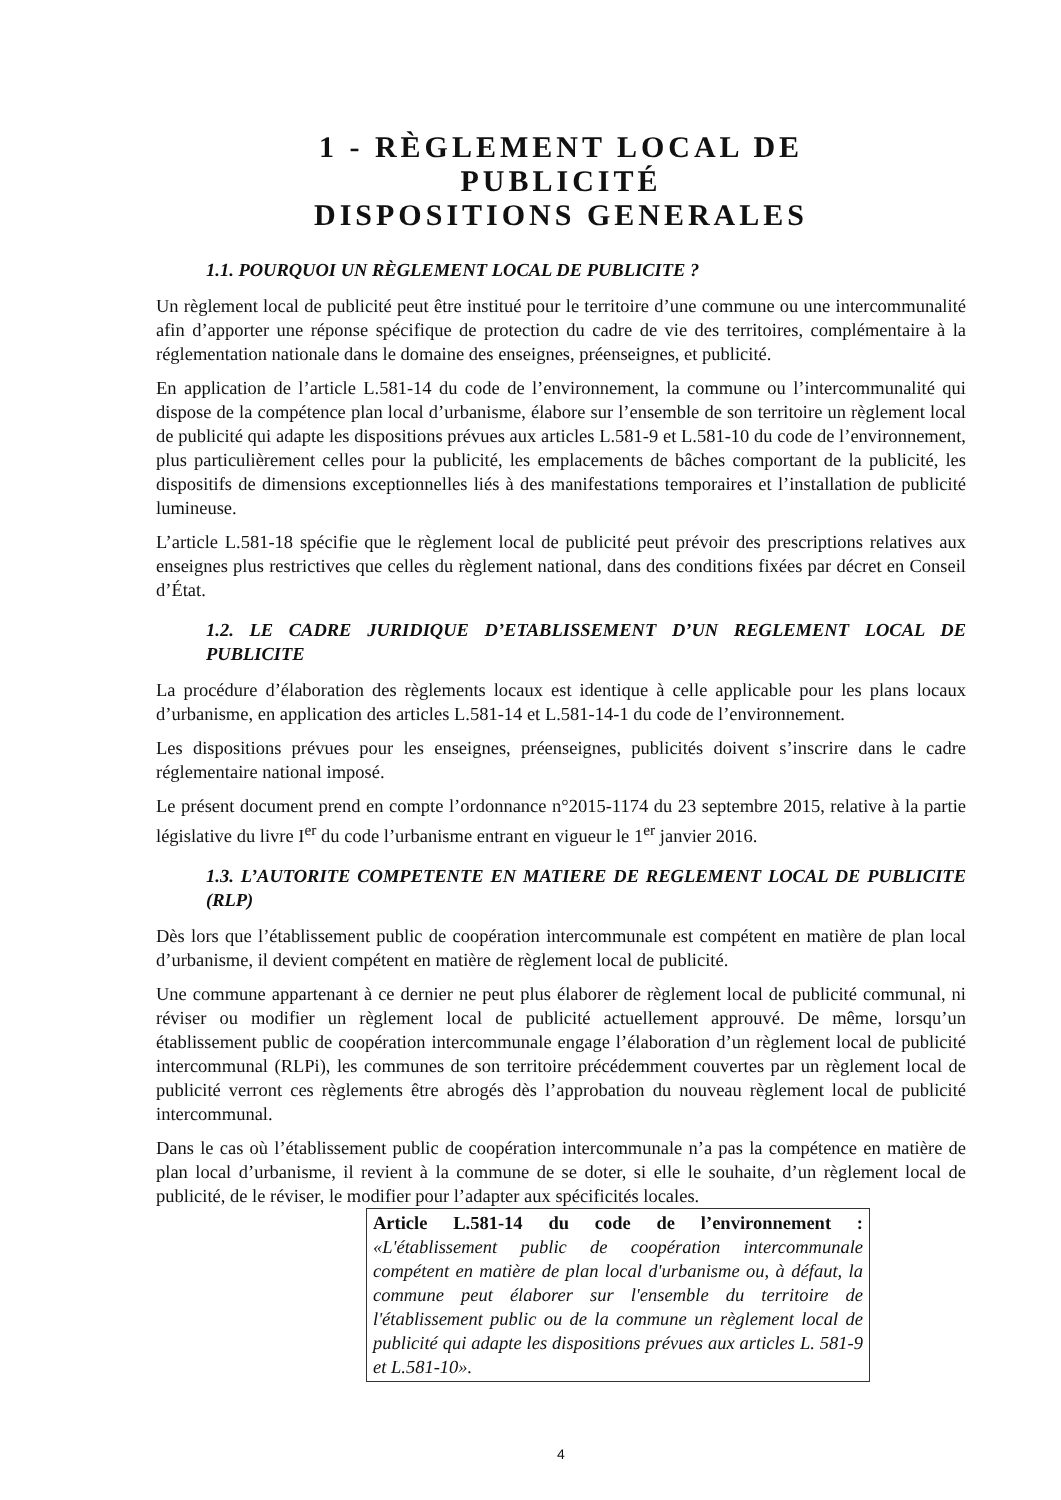1 - RÈGLEMENT LOCAL DE
PUBLICITÉ
DISPOSITIONS GENERALES
1.1. POURQUOI UN RÈGLEMENT LOCAL DE PUBLICITE ?
Un règlement local de publicité peut être institué pour le territoire d’une commune ou une intercommunalité afin d’apporter une réponse spécifique de protection du cadre de vie des territoires, complémentaire à la réglementation nationale dans le domaine des enseignes, préenseignes, et publicité.
En application de l’article L.581-14 du code de l’environnement, la commune ou l’intercommunalité qui dispose de la compétence plan local d’urbanisme, élabore sur l’ensemble de son territoire un règlement local de publicité qui adapte les dispositions prévues aux articles L.581-9 et L.581-10 du code de l’environnement, plus particulièrement celles pour la publicité, les emplacements de bâches comportant de la publicité, les dispositifs de dimensions exceptionnelles liés à des manifestations temporaires et l’installation de publicité lumineuse.
L’article L.581-18 spécifie que le règlement local de publicité peut prévoir des prescriptions relatives aux enseignes plus restrictives que celles du règlement national, dans des conditions fixées par décret en Conseil d’État.
1.2. LE CADRE JURIDIQUE D’ETABLISSEMENT D’UN REGLEMENT LOCAL DE PUBLICITE
La procédure d’élaboration des règlements locaux est identique à celle applicable pour les plans locaux d’urbanisme, en application des articles L.581-14 et L.581-14-1 du code de l’environnement.
Les dispositions prévues pour les enseignes, préenseignes, publicités doivent s’inscrire dans le cadre réglementaire national imposé.
Le présent document prend en compte l’ordonnance n°2015-1174 du 23 septembre 2015, relative à la partie législative du livre I<sup>er</sup> du code l’urbanisme entrant en vigueur le 1<sup>er</sup> janvier 2016.
1.3. L’AUTORITE COMPETENTE EN MATIERE DE REGLEMENT LOCAL DE PUBLICITE (RLP)
Dès lors que l’établissement public de coopération intercommunale est compétent en matière de plan local d’urbanisme, il devient compétent en matière de règlement local de publicité.
Une commune appartenant à ce dernier ne peut plus élaborer de règlement local de publicité communal, ni réviser ou modifier un règlement local de publicité actuellement approuvé. De même, lorsqu’un établissement public de coopération intercommunale engage l’élaboration d’un règlement local de publicité intercommunal (RLPi), les communes de son territoire précédemment couvertes par un règlement local de publicité verront ces règlements être abrogés dès l’approbation du nouveau règlement local de publicité intercommunal.
Dans le cas où l’établissement public de coopération intercommunale n’a pas la compétence en matière de plan local d’urbanisme, il revient à la commune de se doter, si elle le souhaite, d’un règlement local de publicité, de le réviser, le modifier pour l’adapter aux spécificités locales.
Article L.581-14 du code de l’environnement : «L'établissement public de coopération intercommunale compétent en matière de plan local d'urbanisme ou, à défaut, la commune peut élaborer sur l'ensemble du territoire de l'établissement public ou de la commune un règlement local de publicité qui adapte les dispositions prévues aux articles L. 581-9 et L.581-10».
4